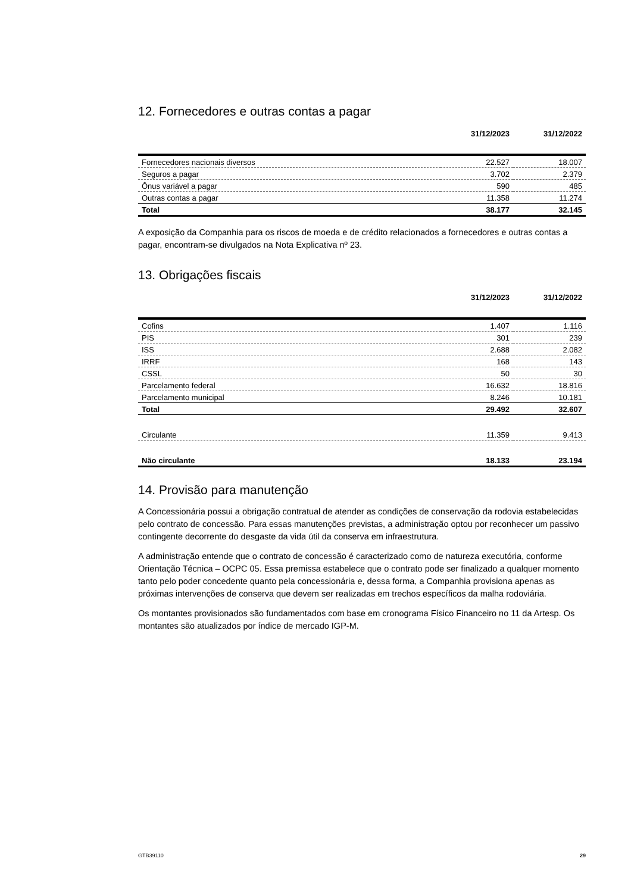12. Fornecedores e outras contas a pagar
| | 31/12/2023 | 31/12/2022 |
| --- | --- | --- |
| Fornecedores nacionais diversos | 22.527 | 18.007 |
| Seguros a pagar | 3.702 | 2.379 |
| Ônus variável a pagar | 590 | 485 |
| Outras contas a pagar | 11.358 | 11.274 |
| Total | 38.177 | 32.145 |
A exposição da Companhia para os riscos de moeda e de crédito relacionados a fornecedores e outras contas a pagar, encontram-se divulgados na Nota Explicativa nº 23.
13. Obrigações fiscais
| | 31/12/2023 | 31/12/2022 |
| --- | --- | --- |
| Cofins | 1.407 | 1.116 |
| PIS | 301 | 239 |
| ISS | 2.688 | 2.082 |
| IRRF | 168 | 143 |
| CSSL | 50 | 30 |
| Parcelamento federal | 16.632 | 18.816 |
| Parcelamento municipal | 8.246 | 10.181 |
| Total | 29.492 | 32.607 |
| Circulante | 11.359 | 9.413 |
| Não circulante | 18.133 | 23.194 |
14. Provisão para manutenção
A Concessionária possui a obrigação contratual de atender as condições de conservação da rodovia estabelecidas pelo contrato de concessão. Para essas manutenções previstas, a administração optou por reconhecer um passivo contingente decorrente do desgaste da vida útil da conserva em infraestrutura.
A administração entende que o contrato de concessão é caracterizado como de natureza executória, conforme Orientação Técnica – OCPC 05. Essa premissa estabelece que o contrato pode ser finalizado a qualquer momento tanto pelo poder concedente quanto pela concessionária e, dessa forma, a Companhia provisiona apenas as próximas intervenções de conserva que devem ser realizadas em trechos específicos da malha rodoviária.
Os montantes provisionados são fundamentados com base em cronograma Físico Financeiro no 11 da Artesp. Os montantes são atualizados por índice de mercado IGP-M.
GTB39110 29